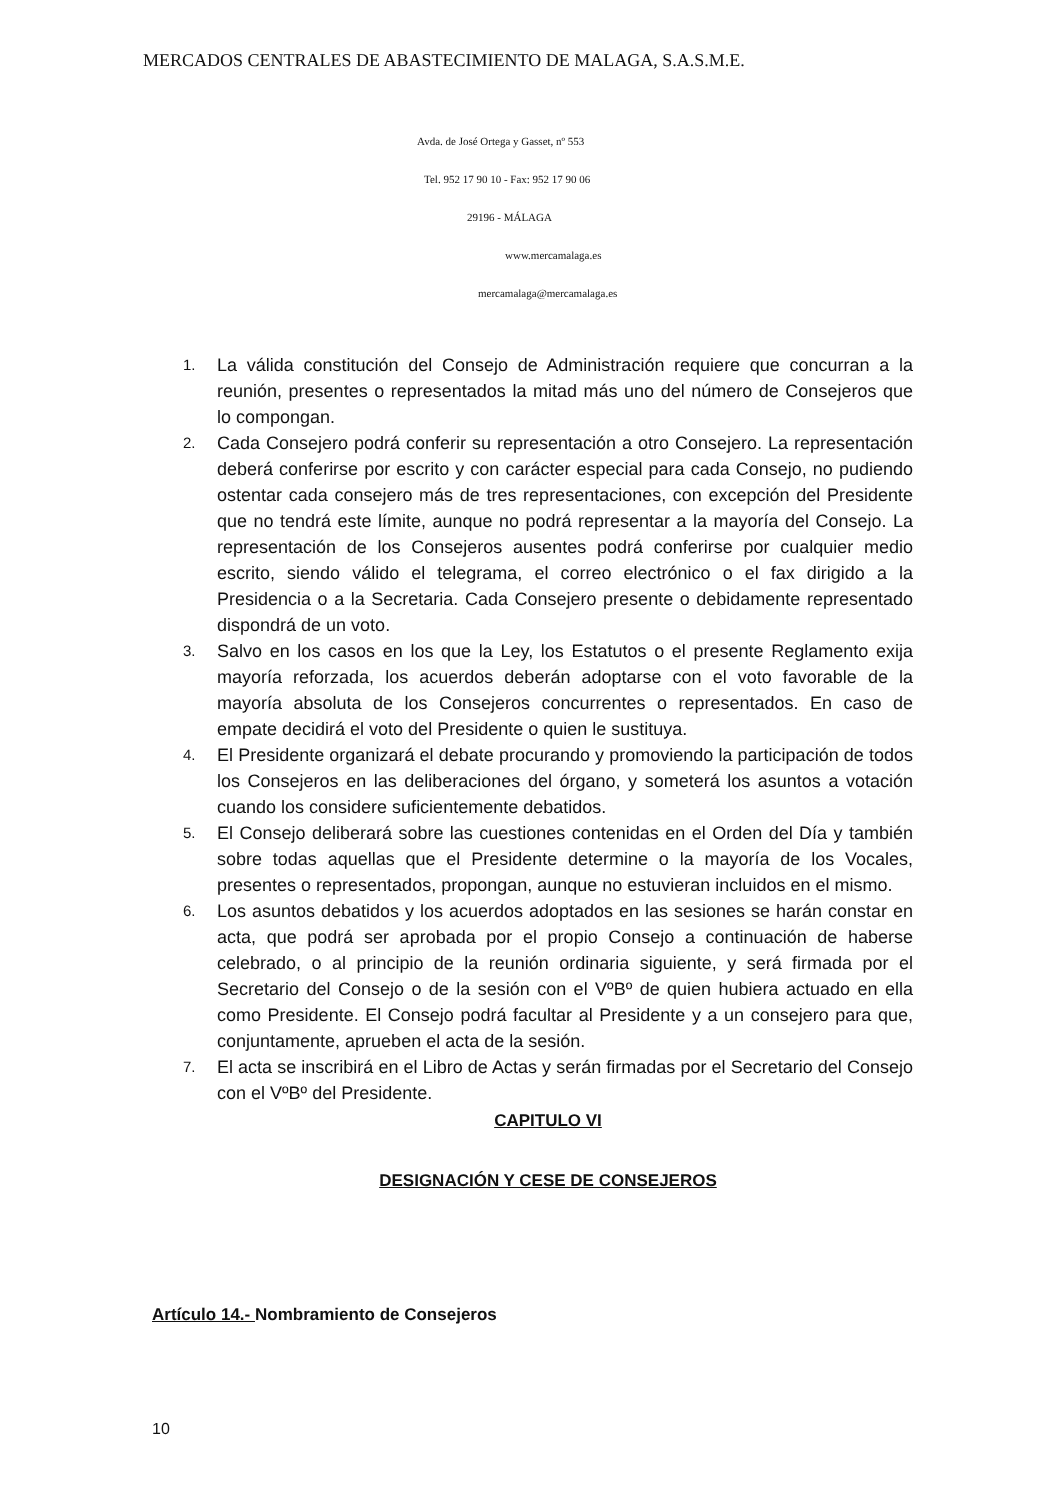MERCADOS CENTRALES DE ABASTECIMIENTO DE MALAGA, S.A.S.M.E.
Avda. de José Ortega y Gasset, nº 553
Tel. 952 17 90 10 - Fax: 952 17 90 06
29196 - MÁLAGA
www.mercamalaga.es
mercamalaga@mercamalaga.es
1. La válida constitución del Consejo de Administración requiere que concurran a la reunión, presentes o representados la mitad más uno del número de Consejeros que lo compongan.
2. Cada Consejero podrá conferir su representación a otro Consejero. La representación deberá conferirse por escrito y con carácter especial para cada Consejo, no pudiendo ostentar cada consejero más de tres representaciones, con excepción del Presidente que no tendrá este límite, aunque no podrá representar a la mayoría del Consejo. La representación de los Consejeros ausentes podrá conferirse por cualquier medio escrito, siendo válido el telegrama, el correo electrónico o el fax dirigido a la Presidencia o a la Secretaria. Cada Consejero presente o debidamente representado dispondrá de un voto.
3. Salvo en los casos en los que la Ley, los Estatutos o el presente Reglamento exija mayoría reforzada, los acuerdos deberán adoptarse con el voto favorable de la mayoría absoluta de los Consejeros concurrentes o representados. En caso de empate decidirá el voto del Presidente o quien le sustituya.
4. El Presidente organizará el debate procurando y promoviendo la participación de todos los Consejeros en las deliberaciones del órgano, y someterá los asuntos a votación cuando los considere suficientemente debatidos.
5. El Consejo deliberará sobre las cuestiones contenidas en el Orden del Día y también sobre todas aquellas que el Presidente determine o la mayoría de los Vocales, presentes o representados, propongan, aunque no estuvieran incluidos en el mismo.
6. Los asuntos debatidos y los acuerdos adoptados en las sesiones se harán constar en acta, que podrá ser aprobada por el propio Consejo a continuación de haberse celebrado, o al principio de la reunión ordinaria siguiente, y será firmada por el Secretario del Consejo o de la sesión con el VºBº de quien hubiera actuado en ella como Presidente. El Consejo podrá facultar al Presidente y a un consejero para que, conjuntamente, aprueben el acta de la sesión.
7. El acta se inscribirá en el Libro de Actas y serán firmadas por el Secretario del Consejo con el VºBº del Presidente.
CAPITULO VI
DESIGNACIÓN Y CESE DE CONSEJEROS
Artículo 14.- Nombramiento de Consejeros
10